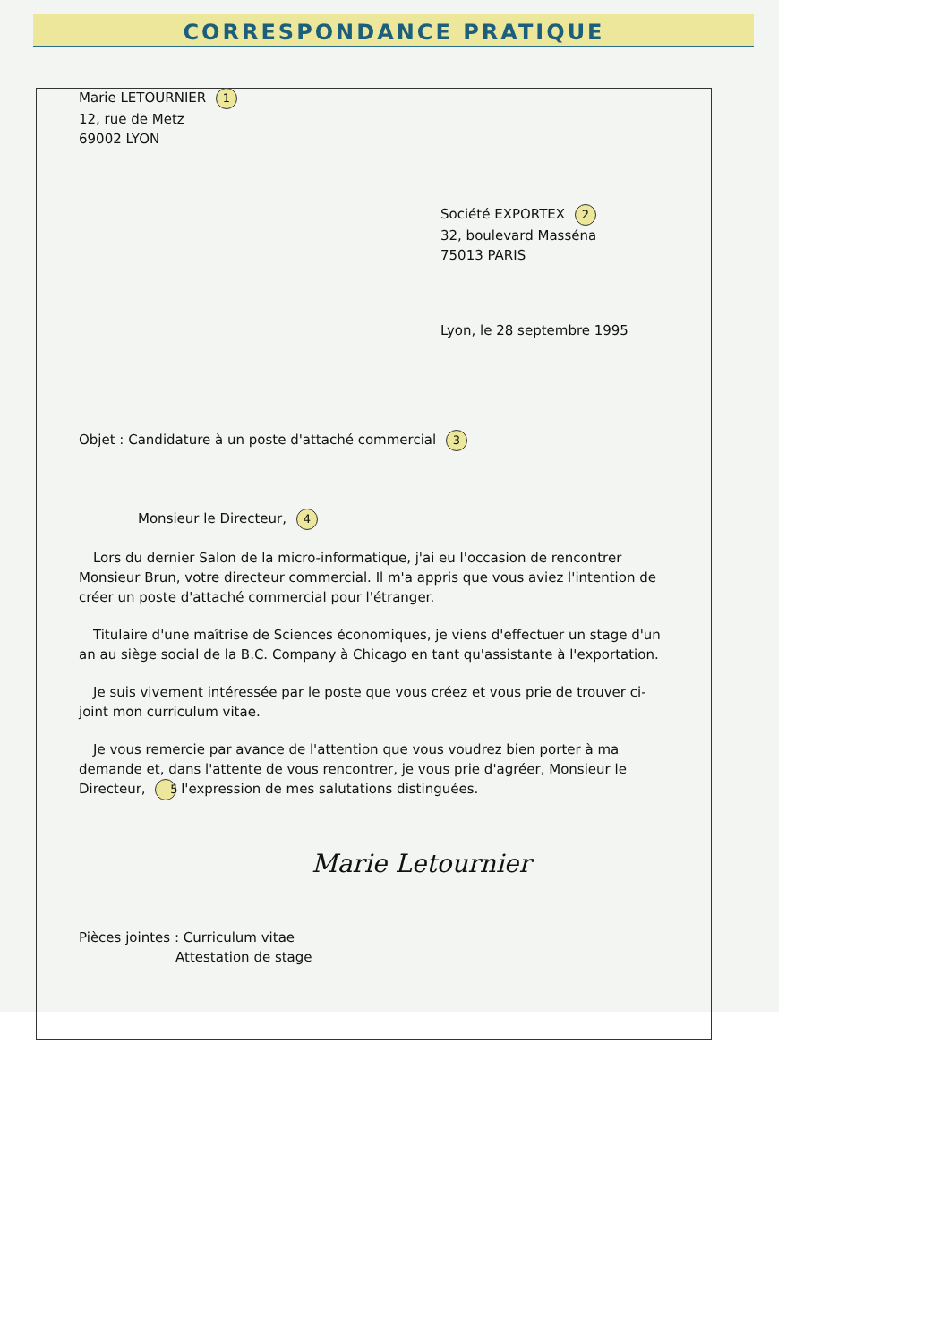CORRESPONDANCE PRATIQUE
Marie LETOURNIER 1
12, rue de Metz
69002 LYON
Société EXPORTEX 2
32, boulevard Masséna
75013 PARIS
Lyon, le 28 septembre 1995
Objet : Candidature à un poste d'attaché commercial 3
Monsieur le Directeur, 4
Lors du dernier Salon de la micro-informatique, j'ai eu l'occasion de rencontrer Monsieur Brun, votre directeur commercial. Il m'a appris que vous aviez l'intention de créer un poste d'attaché commercial pour l'étranger.
Titulaire d'une maîtrise de Sciences économiques, je viens d'effectuer un stage d'un an au siège social de la B.C. Company à Chicago en tant qu'assistante à l'exportation.
Je suis vivement intéressée par le poste que vous créez et vous prie de trouver ci-joint mon curriculum vitae.
Je vous remercie par avance de l'attention que vous voudrez bien porter à ma demande et, dans l'attente de vous rencontrer, je vous prie d'agréer, Monsieur le Directeur, 5 l'expression de mes salutations distinguées.
Marie Letournier
Pièces jointes : Curriculum vitae
Attestation de stage